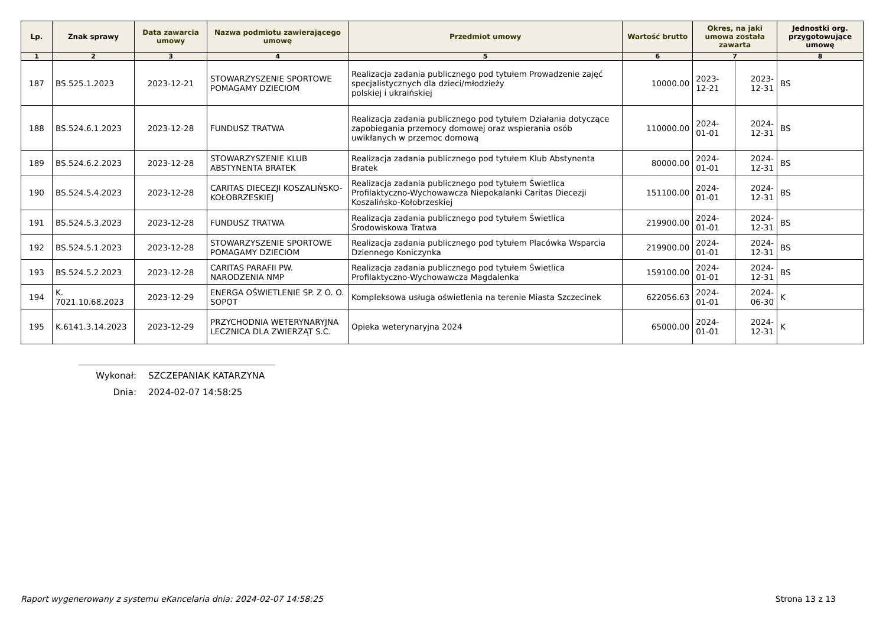| Lp. | Znak sprawy | Data zawarcia umowy | Nazwa podmiotu zawierającego umowę | Przedmiot umowy | Wartość brutto | Okres, na jaki umowa została zawarta | | Jednostki org. przygotowujące umowę |
| --- | --- | --- | --- | --- | --- | --- | --- | --- |
| 1 | 2 | 3 | 4 | 5 | 6 | 7 | | 8 |
| 187 | BS.525.1.2023 | 2023-12-21 | STOWARZYSZENIE SPORTOWE POMAGAMY DZIECIOM | Realizacja zadania publicznego pod tytułem Prowadzenie zajęć specjalistycznych dla dzieci/młodzieży polskiej i ukraińskiej | 10000.00 | 2023-12-21 | 2023-12-31 | BS |
| 188 | BS.524.6.1.2023 | 2023-12-28 | FUNDUSZ TRATWA | Realizacja zadania publicznego pod tytułem Działania dotyczące zapobiegania przemocy domowej oraz wspierania osób uwikłanych w przemoc domową | 110000.00 | 2024-01-01 | 2024-12-31 | BS |
| 189 | BS.524.6.2.2023 | 2023-12-28 | STOWARZYSZENIE KLUB ABSTYNENTA BRATEK | Realizacja zadania publicznego pod tytułem Klub Abstynenta Bratek | 80000.00 | 2024-01-01 | 2024-12-31 | BS |
| 190 | BS.524.5.4.2023 | 2023-12-28 | CARITAS DIECEZJI KOSZALIŃSKO-KOŁOBRZESKIEJ | Realizacja zadania publicznego pod tytułem Świetlica Profilaktyczno-Wychowawcza Niepokalanki Caritas Diecezji Koszalińsko-Kołobrzeskiej | 151100.00 | 2024-01-01 | 2024-12-31 | BS |
| 191 | BS.524.5.3.2023 | 2023-12-28 | FUNDUSZ TRATWA | Realizacja zadania publicznego pod tytułem Świetlica Środowiskowa Tratwa | 219900.00 | 2024-01-01 | 2024-12-31 | BS |
| 192 | BS.524.5.1.2023 | 2023-12-28 | STOWARZYSZENIE SPORTOWE POMAGAMY DZIECIOM | Realizacja zadania publicznego pod tytułem Placówka Wsparcia Dziennego Koniczynka | 219900.00 | 2024-01-01 | 2024-12-31 | BS |
| 193 | BS.524.5.2.2023 | 2023-12-28 | CARITAS PARAFII PW. NARODZENIA NMP | Realizacja zadania publicznego pod tytułem Świetlica Profilaktyczno-Wychowawcza Magdalenka | 159100.00 | 2024-01-01 | 2024-12-31 | BS |
| 194 | K. 7021.10.68.2023 | 2023-12-29 | ENERGA OŚWIETLENIE SP. Z O. O. SOPOT | Kompleksowa usługa oświetlenia na terenie Miasta Szczecinek | 622056.63 | 2024-01-01 | 2024-06-30 | K |
| 195 | K.6141.3.14.2023 | 2023-12-29 | PRZYCHODNIA WETERYNARYJNA LECZNICA DLA ZWIERZĄT S.C. | Opieka weterynaryjna 2024 | 65000.00 | 2024-01-01 | 2024-12-31 | K |
Wykonał: SZCZEPANIAK KATARZYNA
Dnia: 2024-02-07 14:58:25
Raport wygenerowany z systemu eKancelaria dnia: 2024-02-07 14:58:25 Strona 13 z 13